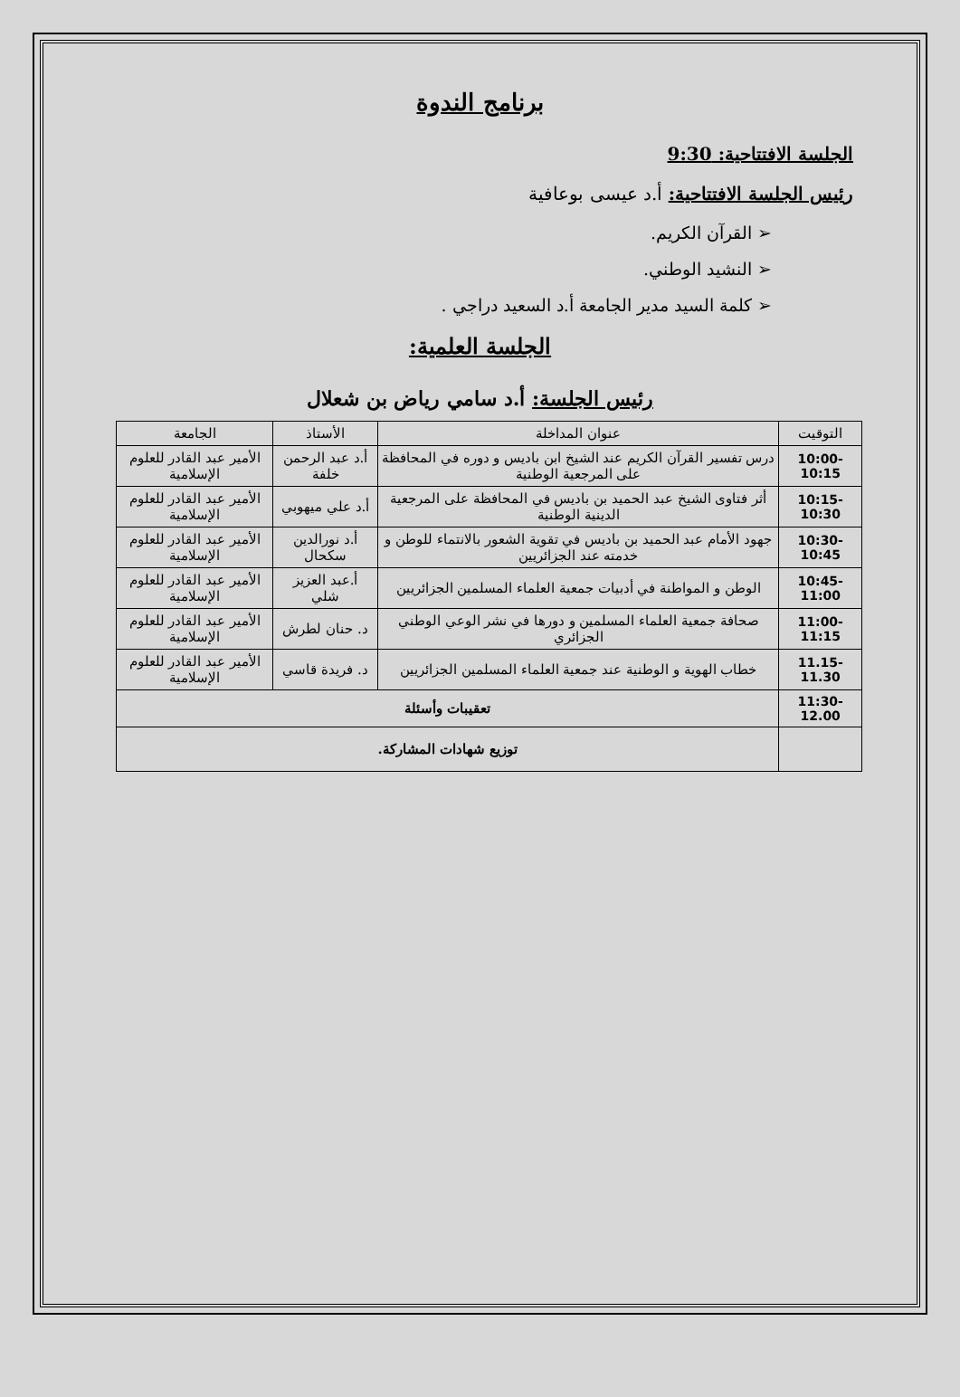برنامج الندوة
الجلسة الافتتاحية: 9:30
رئيس الجلسة الافتتاحية: أ.د عيسى بوعافية
➢ القرآن الكريم.
➢ النشيد الوطني.
➢ كلمة السيد مدير الجامعة أ.د السعيد دراجي .
الجلسة العلمية:
رئيس الجلسة: أ.د سامي رياض بن شعلال
| التوقيت | عنوان المداخلة | الأستاذ | الجامعة |
| --- | --- | --- | --- |
| 10:00-10:15 | درس تفسير القرآن الكريم عند الشيخ ابن باديس و دوره في المحافظة على المرجعية الوطنية | أ.د عبد الرحمن خلفة | الأمير عبد القادر للعلوم الإسلامية |
| 10:15-10:30 | أثر فتاوى الشيخ عبد الحميد بن باديس في المحافظة على المرجعية الدينية الوطنية | أ.د علي ميهوبي | الأمير عبد القادر للعلوم الإسلامية |
| 10:30-10:45 | جهود الأمام عبد الحميد بن باديس في تقوية الشعور بالانتماء للوطن و خدمته عند الجزائريين | أ.د نورالدين سكحال | الأمير عبد القادر للعلوم الإسلامية |
| 10:45-11:00 | الوطن و المواطنة في أدبيات جمعية العلماء المسلمين الجزائريين | أ.عبد العزيز شلي | الأمير عبد القادر للعلوم الإسلامية |
| 11:00-11:15 | صحافة جمعية العلماء المسلمين و دورها في نشر الوعي الوطني الجزائري | د. حنان لطرش | الأمير عبد القادر للعلوم الإسلامية |
| 11.15-11.30 | خطاب الهوية و الوطنية عند جمعية العلماء المسلمين الجزائريين | د. فريدة قاسي | الأمير عبد القادر للعلوم الإسلامية |
| 11:30-12.00 | تعقيبات وأسئلة | | |
| | توزيع شهادات المشاركة. | | |